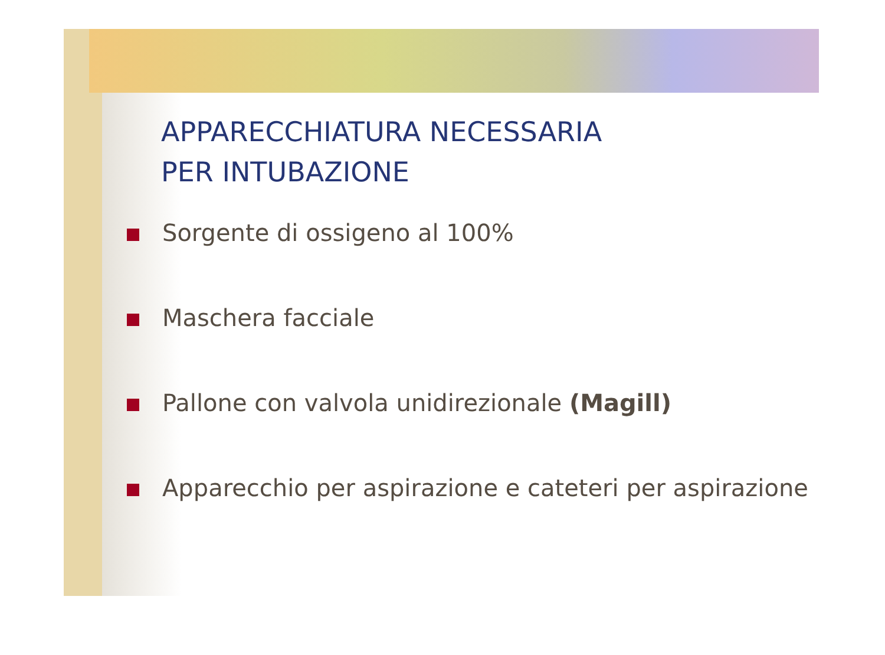APPARECCHIATURA NECESSARIA
PER INTUBAZIONE
Sorgente di ossigeno al 100%
Maschera facciale
Pallone con valvola unidirezionale (Magill)
Apparecchio per aspirazione e cateteri per aspirazione